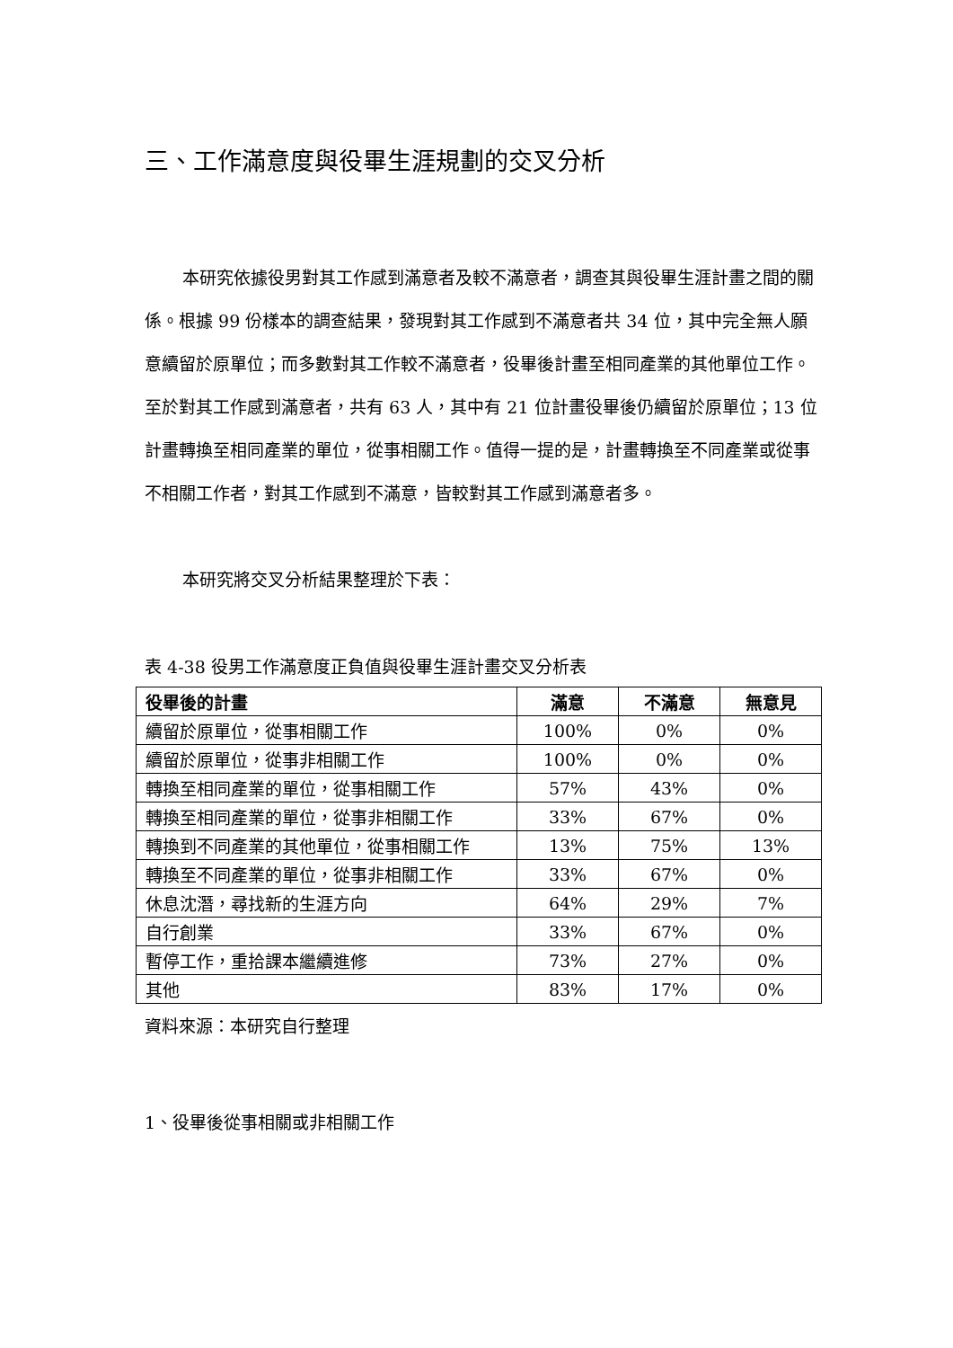三、工作滿意度與役畢生涯規劃的交叉分析
本研究依據役男對其工作感到滿意者及較不滿意者，調查其與役畢生涯計畫之間的關係。根據 99 份樣本的調查結果，發現對其工作感到不滿意者共 34 位，其中完全無人願意續留於原單位；而多數對其工作較不滿意者，役畢後計畫至相同產業的其他單位工作。至於對其工作感到滿意者，共有 63 人，其中有 21 位計畫役畢後仍續留於原單位；13 位計畫轉換至相同產業的單位，從事相關工作。值得一提的是，計畫轉換至不同產業或從事不相關工作者，對其工作感到不滿意，皆較對其工作感到滿意者多。
本研究將交叉分析結果整理於下表：
表 4-38 役男工作滿意度正負值與役畢生涯計畫交叉分析表
| 役畢後的計畫 | 滿意 | 不滿意 | 無意見 |
| --- | --- | --- | --- |
| 續留於原單位，從事相關工作 | 100% | 0% | 0% |
| 續留於原單位，從事非相關工作 | 100% | 0% | 0% |
| 轉換至相同產業的單位，從事相關工作 | 57% | 43% | 0% |
| 轉換至相同產業的單位，從事非相關工作 | 33% | 67% | 0% |
| 轉換到不同產業的其他單位，從事相關工作 | 13% | 75% | 13% |
| 轉換至不同產業的單位，從事非相關工作 | 33% | 67% | 0% |
| 休息沈潛，尋找新的生涯方向 | 64% | 29% | 7% |
| 自行創業 | 33% | 67% | 0% |
| 暫停工作，重拾課本繼續進修 | 73% | 27% | 0% |
| 其他 | 83% | 17% | 0% |
資料來源：本研究自行整理
1、役畢後從事相關或非相關工作